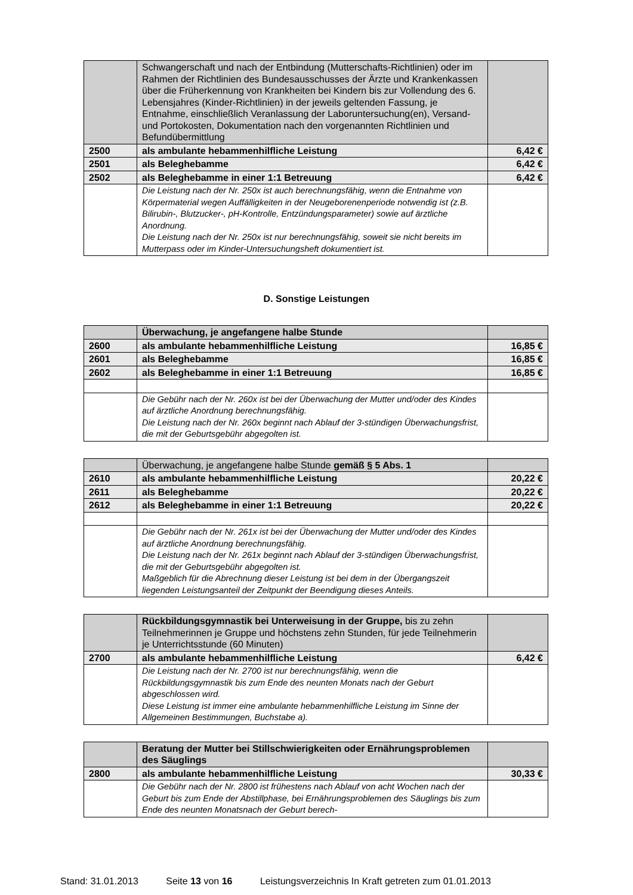| | Schwangerschaft und nach der Entbindung (Mutterschafts-Richtlinien) oder im Rahmen der Richtlinien des Bundesausschusses der Ärzte und Krankenkassen über die Früherkennung von Krankheiten bei Kindern bis zur Vollendung des 6. Lebensjahres (Kinder-Richtlinien) in der jeweils geltenden Fassung, je Entnahme, einschließlich Veranlassung der Laboruntersuchung(en), Versand- und Portokosten, Dokumentation nach den vorgenannten Richtlinien und Befundübermittlung | |
| 2500 | als ambulante hebammenhilfliche Leistung | 6,42 € |
| 2501 | als Beleghebamme | 6,42 € |
| 2502 | als Beleghebamme in einer 1:1 Betreuung | 6,42 € |
| | Die Leistung nach der Nr. 250x ist auch berechnungsfähig, wenn die Entnahme von Körpermaterial wegen Auffälligkeiten in der Neugeborenenperiode notwendig ist (z.B. Bilirubin-, Blutzucker-, pH-Kontrolle, Entzündungsparameter) sowie auf ärztliche Anordnung. Die Leistung nach der Nr. 250x ist nur berechnungsfähig, soweit sie nicht bereits im Mutterpass oder im Kinder-Untersuchungsheft dokumentiert ist. | |
D. Sonstige Leistungen
| | Überwachung, je angefangene halbe Stunde | |
| 2600 | als ambulante hebammenhilfliche Leistung | 16,85 € |
| 2601 | als Beleghebamme | 16,85 € |
| 2602 | als Beleghebamme in einer 1:1 Betreuung | 16,85 € |
| | Die Gebühr nach der Nr. 260x ist bei der Überwachung der Mutter und/oder des Kindes auf ärztliche Anordnung berechnungsfähig. Die Leistung nach der Nr. 260x beginnt nach Ablauf der 3-stündigen Überwachungsfrist, die mit der Geburtsgebühr abgegolten ist. | |
| | Überwachung, je angefangene halbe Stunde gemäß § 5 Abs. 1 | |
| 2610 | als ambulante hebammenhilfliche Leistung | 20,22 € |
| 2611 | als Beleghebamme | 20,22 € |
| 2612 | als Beleghebamme in einer 1:1 Betreuung | 20,22 € |
| | Die Gebühr nach der Nr. 261x ist bei der Überwachung der Mutter und/oder des Kindes auf ärztliche Anordnung berechnungsfähig. Die Leistung nach der Nr. 261x beginnt nach Ablauf der 3-stündigen Überwachungsfrist, die mit der Geburtsgebühr abgegolten ist. Maßgeblich für die Abrechnung dieser Leistung ist bei dem in der Übergangszeit liegenden Leistungsanteil der Zeitpunkt der Beendigung dieses Anteils. | |
| | Rückbildungsgymnastik bei Unterweisung in der Gruppe, bis zu zehn Teilnehmerinnen je Gruppe und höchstens zehn Stunden, für jede Teilnehmerin je Unterrichtsstunde (60 Minuten) | |
| 2700 | als ambulante hebammenhilfliche Leistung | 6,42 € |
| | Die Leistung nach der Nr. 2700 ist nur berechnungsfähig, wenn die Rückbildungsgymnastik bis zum Ende des neunten Monats nach der Geburt abgeschlossen wird. Diese Leistung ist immer eine ambulante hebammenhilfliche Leistung im Sinne der Allgemeinen Bestimmungen, Buchstabe a). | |
| | Beratung der Mutter bei Stillschwierigkeiten oder Ernährungsproblemen des Säuglings | |
| 2800 | als ambulante hebammenhilfliche Leistung | 30,33 € |
| | Die Gebühr nach der Nr. 2800 ist frühestens nach Ablauf von acht Wochen nach der Geburt bis zum Ende der Abstillphase, bei Ernährungsproblemen des Säuglings bis zum Ende des neunten Monatsnach der Geburt berech- | |
Stand: 31.01.2013 Seite 13 von 16 Leistungsverzeichnis In Kraft getreten zum 01.01.2013